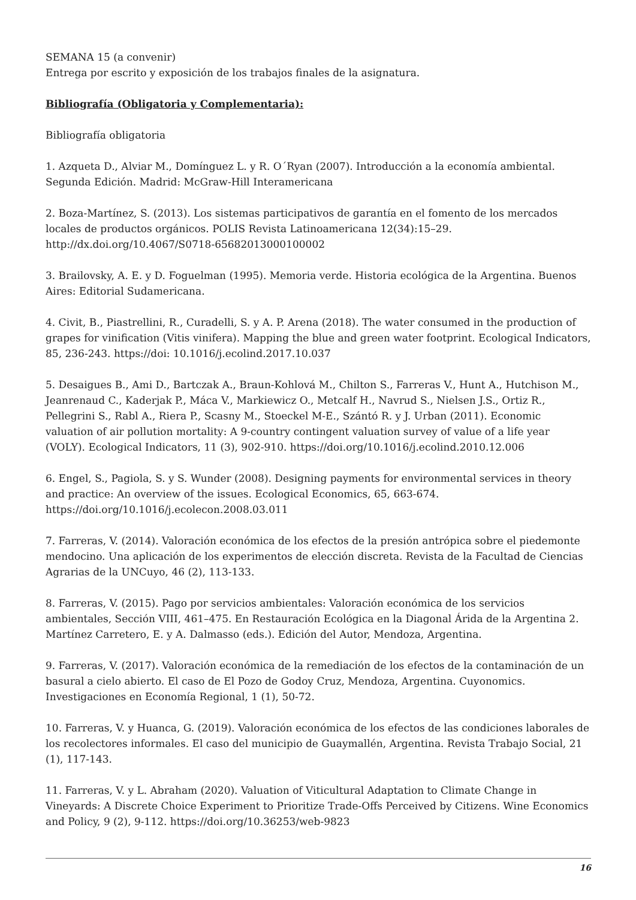SEMANA 15 (a convenir)
Entrega por escrito y exposición de los trabajos finales de la asignatura.
Bibliografía (Obligatoria y Complementaria):
Bibliografía obligatoria
1. Azqueta D., Alviar M., Domínguez L. y R. O´Ryan (2007). Introducción a la economía ambiental. Segunda Edición. Madrid: McGraw-Hill Interamericana
2. Boza-Martínez, S. (2013). Los sistemas participativos de garantía en el fomento de los mercados locales de productos orgánicos. POLIS Revista Latinoamericana 12(34):15–29. http://dx.doi.org/10.4067/S0718-65682013000100002
3. Brailovsky, A. E. y D. Foguelman (1995). Memoria verde. Historia ecológica de la Argentina. Buenos Aires: Editorial Sudamericana.
4. Civit, B., Piastrellini, R., Curadelli, S. y A. P. Arena (2018). The water consumed in the production of grapes for vinification (Vitis vinifera). Mapping the blue and green water footprint. Ecological Indicators, 85, 236-243. https://doi: 10.1016/j.ecolind.2017.10.037
5. Desaigues B., Ami D., Bartczak A., Braun-Kohlová M., Chilton S., Farreras V., Hunt A., Hutchison M., Jeanrenaud C., Kaderjak P., Máca V., Markiewicz O., Metcalf H., Navrud S., Nielsen J.S., Ortiz R., Pellegrini S., Rabl A., Riera P., Scasny M., Stoeckel M-E., Szántó R. y J. Urban (2011). Economic valuation of air pollution mortality: A 9-country contingent valuation survey of value of a life year (VOLY). Ecological Indicators, 11 (3), 902-910. https://doi.org/10.1016/j.ecolind.2010.12.006
6. Engel, S., Pagiola, S. y S. Wunder (2008). Designing payments for environmental services in theory and practice: An overview of the issues. Ecological Economics, 65, 663-674. https://doi.org/10.1016/j.ecolecon.2008.03.011
7. Farreras, V. (2014). Valoración económica de los efectos de la presión antrópica sobre el piedemonte mendocino. Una aplicación de los experimentos de elección discreta. Revista de la Facultad de Ciencias Agrarias de la UNCuyo, 46 (2), 113-133.
8. Farreras, V. (2015). Pago por servicios ambientales: Valoración económica de los servicios ambientales, Sección VIII, 461–475. En Restauración Ecológica en la Diagonal Árida de la Argentina 2. Martínez Carretero, E. y A. Dalmasso (eds.). Edición del Autor, Mendoza, Argentina.
9. Farreras, V. (2017). Valoración económica de la remediación de los efectos de la contaminación de un basural a cielo abierto. El caso de El Pozo de Godoy Cruz, Mendoza, Argentina. Cuyonomics. Investigaciones en Economía Regional, 1 (1), 50-72.
10. Farreras, V. y Huanca, G. (2019). Valoración económica de los efectos de las condiciones laborales de los recolectores informales. El caso del municipio de Guaymallén, Argentina. Revista Trabajo Social, 21 (1), 117-143.
11. Farreras, V. y L. Abraham (2020). Valuation of Viticultural Adaptation to Climate Change in Vineyards: A Discrete Choice Experiment to Prioritize Trade-Offs Perceived by Citizens. Wine Economics and Policy, 9 (2), 9-112. https://doi.org/10.36253/web-9823
16